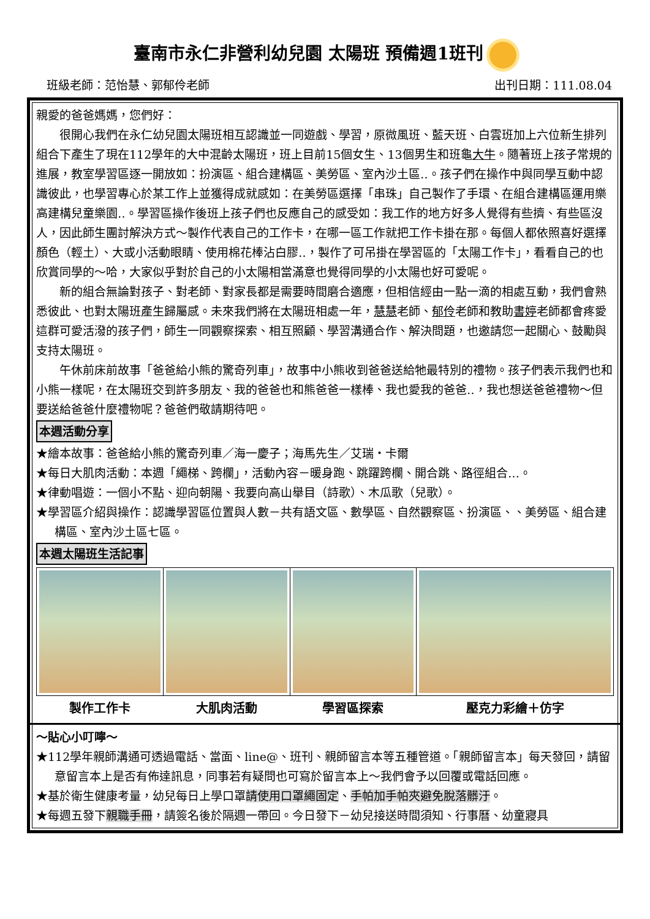臺南市永仁非營利幼兒園 太陽班 預備週1班刊
班級老師：范怡慧、郭郁伶老師 出刊日期：111.08.04
親愛的爸爸媽媽，您們好：
很開心我們在永仁幼兒園太陽班相互認識並一同遊戲、學習，原微風班、藍天班、白雲班加上六位新生排列組合下產生了現在112學年的大中混齡太陽班，班上目前15個女生、13個男生和班龜大牛。隨著班上孩子常規的進展，教室學習區逐一開放如：扮演區、組合建構區、美勞區、室內沙土區‥。孩子們在操作中與同學互動中認識彼此，也學習專心於某工作上並獲得成就感如：在美勞區選擇「串珠」自己製作了手環、在組合建構區運用樂高建構兒童樂園‥。學習區操作後班上孩子們也反應自己的感受如：我工作的地方好多人覺得有些擠、有些區沒人，因此師生團討解決方式～製作代表自己的工作卡，在哪一區工作就把工作卡掛在那。每個人都依照喜好選擇顏色（輕土）、大或小活動眼睛、使用棉花棒沾白膠‥，製作了可吊掛在學習區的「太陽工作卡」，看看自己的也欣賞同學的～哈，大家似乎對於自己的小太陽相當滿意也覺得同學的小太陽也好可愛呢。
新的組合無論對孩子、對老師、對家長都是需要時間磨合適應，但相信經由一點一滴的相處互動，我們會熟悉彼此、也對太陽班產生歸屬感。未來我們將在太陽班相處一年，慧慧老師、郁伶老師和教助書婷老師都會疼愛這群可愛活潑的孩子們，師生一同觀察探索、相互照顧、學習溝通合作、解決問題，也邀請您一起關心、鼓勵與支持太陽班。
午休前床前故事「爸爸給小熊的驚奇列車」，故事中小熊收到爸爸送給牠最特別的禮物。孩子們表示我們也和小熊一樣呢，在太陽班交到許多朋友、我的爸爸也和熊爸爸一樣棒、我也愛我的爸爸‥，我也想送爸爸禮物～但要送給爸爸什麼禮物呢？爸爸們敬請期待吧。
本週活動分享
★繪本故事：爸爸給小熊的驚奇列車／海一慶子；海馬先生／艾瑞・卡爾
★每日大肌肉活動：本週「繩梯、跨欄」，活動內容－暖身跑、跳躍跨欄、開合跳、路徑組合…。
★律動唱遊：一個小不點、迎向朝陽、我要向高山舉目（詩歌）、木瓜歌（兒歌）。
★學習區介紹與操作：認識學習區位置與人數－共有語文區、數學區、自然觀察區、扮演區、、美勞區、組合建構區、室內沙土區七區。
本週太陽班生活記事
| 製作工作卡 | 大肌肉活動 | 學習區探索 | 壓克力彩繪＋仿字 |
～貼心小叮嚀～
★112學年親師溝通可透過電話、當面、line@、班刊、親師留言本等五種管道。「親師留言本」每天發回，請留意留言本上是否有佈達訊息，同事若有疑問也可寫於留言本上～我們會予以回覆或電話回應。
★基於衛生健康考量，幼兒每日上學口罩請使用口罩繩固定、手帕加手帕夾避免脫落髒汙。
★每週五發下親職手冊，請簽名後於隔週一帶回。今日發下－幼兒接送時間須知、行事曆、幼童寢具